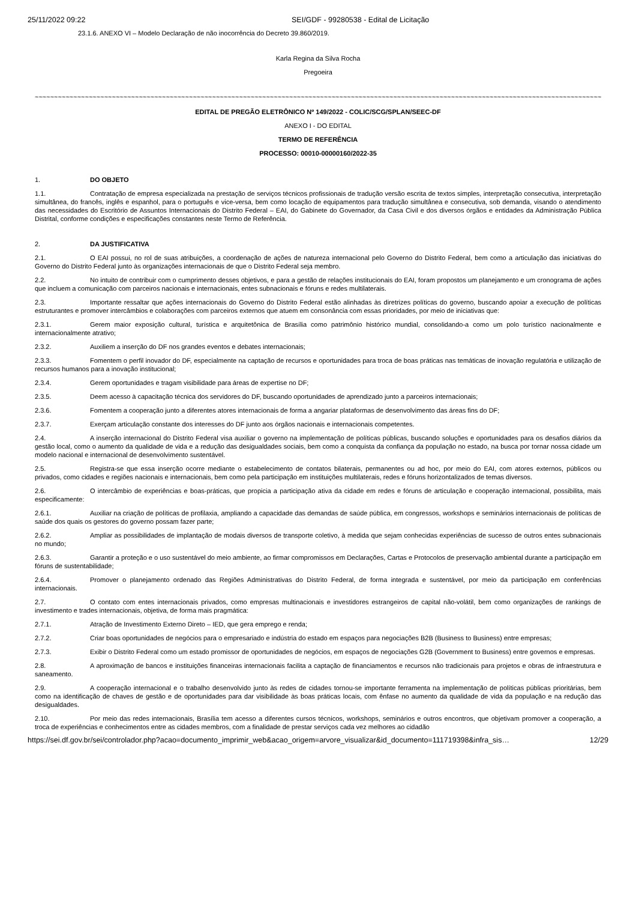25/11/2022 09:22 SEI/GDF - 99280538 - Edital de Licitação
23.1.6. ANEXO VI – Modelo Declaração de não inocorrência do Decreto 39.860/2019.
Karla Regina da Silva Rocha
Pregoeira
~~~~~~~~~~~~~~~~~~~~~~~~~~~~~~~~~~~~~~~~~~~~~~~~~~~~~~~~~~~~~~~~~~~~~~~~~~~~~~~~~~~~~~~~~~~~~~~~~~~~~~~~~~~~~~~~~~~~~~~~~~~~~~~~~~~~~~~~~~~~~~~~~~~~~~
EDITAL DE PREGÃO ELETRÔNICO Nº 149/2022 - COLIC/SCG/SPLAN/SEEC-DF
ANEXO I - DO EDITAL
TERMO DE REFERÊNCIA
PROCESSO: 00010-00000160/2022-35
1. DO OBJETO
1.1. Contratação de empresa especializada na prestação de serviços técnicos profissionais de tradução versão escrita de textos simples, interpretação consecutiva, interpretação simultânea, do francês, inglês e espanhol, para o português e vice-versa, bem como locação de equipamentos para tradução simultânea e consecutiva, sob demanda, visando o atendimento das necessidades do Escritório de Assuntos Internacionais do Distrito Federal – EAI, do Gabinete do Governador, da Casa Civil e dos diversos órgãos e entidades da Administração Pública Distrital, conforme condições e especificações constantes neste Termo de Referência.
2. DA JUSTIFICATIVA
2.1. O EAI possui, no rol de suas atribuições, a coordenação de ações de natureza internacional pelo Governo do Distrito Federal, bem como a articulação das iniciativas do Governo do Distrito Federal junto às organizações internacionais de que o Distrito Federal seja membro.
2.2. No intuito de contribuir com o cumprimento desses objetivos, e para a gestão de relações institucionais do EAI, foram propostos um planejamento e um cronograma de ações que incluem a comunicação com parceiros nacionais e internacionais, entes subnacionais e fóruns e redes multilaterais.
2.3. Importante ressaltar que ações internacionais do Governo do Distrito Federal estão alinhadas às diretrizes políticas do governo, buscando apoiar a execução de políticas estruturantes e promover intercâmbios e colaborações com parceiros externos que atuem em consonância com essas prioridades, por meio de iniciativas que:
2.3.1. Gerem maior exposição cultural, turística e arquitetônica de Brasília como patrimônio histórico mundial, consolidando-a como um polo turístico nacionalmente e internacionalmente atrativo;
2.3.2. Auxiliem a inserção do DF nos grandes eventos e debates internacionais;
2.3.3. Fomentem o perfil inovador do DF, especialmente na captação de recursos e oportunidades para troca de boas práticas nas temáticas de inovação regulatória e utilização de recursos humanos para a inovação institucional;
2.3.4. Gerem oportunidades e tragam visibilidade para áreas de expertise no DF;
2.3.5. Deem acesso à capacitação técnica dos servidores do DF, buscando oportunidades de aprendizado junto a parceiros internacionais;
2.3.6. Fomentem a cooperação junto a diferentes atores internacionais de forma a angariar plataformas de desenvolvimento das áreas fins do DF;
2.3.7. Exerçam articulação constante dos interesses do DF junto aos órgãos nacionais e internacionais competentes.
2.4. A inserção internacional do Distrito Federal visa auxiliar o governo na implementação de políticas públicas, buscando soluções e oportunidades para os desafios diários da gestão local, como o aumento da qualidade de vida e a redução das desigualdades sociais, bem como a conquista da confiança da população no estado, na busca por tornar nossa cidade um modelo nacional e internacional de desenvolvimento sustentável.
2.5. Registra-se que essa inserção ocorre mediante o estabelecimento de contatos bilaterais, permanentes ou ad hoc, por meio do EAI, com atores externos, públicos ou privados, como cidades e regiões nacionais e internacionais, bem como pela participação em instituições multilaterais, redes e fóruns horizontalizados de temas diversos.
2.6. O intercâmbio de experiências e boas-práticas, que propicia a participação ativa da cidade em redes e fóruns de articulação e cooperação internacional, possibilita, mais especificamente:
2.6.1. Auxiliar na criação de políticas de profilaxia, ampliando a capacidade das demandas de saúde pública, em congressos, workshops e seminários internacionais de políticas de saúde dos quais os gestores do governo possam fazer parte;
2.6.2. Ampliar as possibilidades de implantação de modais diversos de transporte coletivo, à medida que sejam conhecidas experiências de sucesso de outros entes subnacionais no mundo;
2.6.3. Garantir a proteção e o uso sustentável do meio ambiente, ao firmar compromissos em Declarações, Cartas e Protocolos de preservação ambiental durante a participação em fóruns de sustentabilidade;
2.6.4. Promover o planejamento ordenado das Regiões Administrativas do Distrito Federal, de forma integrada e sustentável, por meio da participação em conferências internacionais.
2.7. O contato com entes internacionais privados, como empresas multinacionais e investidores estrangeiros de capital não-volátil, bem como organizações de rankings de investimento e trades internacionais, objetiva, de forma mais pragmática:
2.7.1. Atração de Investimento Externo Direto – IED, que gera emprego e renda;
2.7.2. Criar boas oportunidades de negócios para o empresariado e indústria do estado em espaços para negociações B2B (Business to Business) entre empresas;
2.7.3. Exibir o Distrito Federal como um estado promissor de oportunidades de negócios, em espaços de negociações G2B (Government to Business) entre governos e empresas.
2.8. A aproximação de bancos e instituições financeiras internacionais facilita a captação de financiamentos e recursos não tradicionais para projetos e obras de infraestrutura e saneamento.
2.9. A cooperação internacional e o trabalho desenvolvido junto às redes de cidades tornou-se importante ferramenta na implementação de políticas públicas prioritárias, bem como na identificação de chaves de gestão e de oportunidades para dar visibilidade às boas práticas locais, com ênfase no aumento da qualidade de vida da população e na redução das desigualdades.
2.10. Por meio das redes internacionais, Brasília tem acesso a diferentes cursos técnicos, workshops, seminários e outros encontros, que objetivam promover a cooperação, a troca de experiências e conhecimentos entre as cidades membros, com a finalidade de prestar serviços cada vez melhores ao cidadão
https://sei.df.gov.br/sei/controlador.php?acao=documento_imprimir_web&acao_origem=arvore_visualizar&id_documento=111719398&infra_sis… 12/29